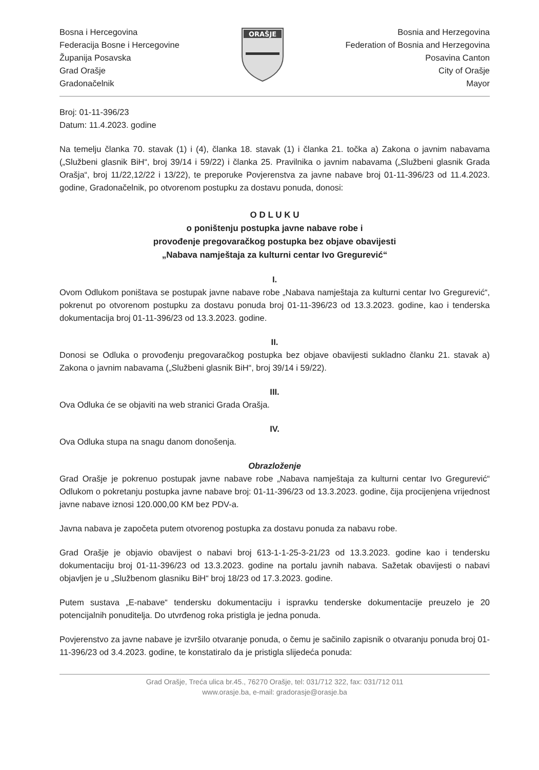Bosna i Hercegovina
Federacija Bosne i Hercegovine
Županija Posavska
Grad Orašje
Gradonačelnik
ORAŠJE
Bosnia and Herzegovina
Federation of Bosnia and Herzegovina
Posavina Canton
City of Orašje
Mayor
Broj: 01-11-396/23
Datum: 11.4.2023. godine
Na temelju članka 70. stavak (1) i (4), članka 18. stavak (1) i članka 21. točka a) Zakona o javnim nabavama („Službeni glasnik BiH“, broj 39/14 i 59/22) i članka 25. Pravilnika o javnim nabavama („Službeni glasnik Grada Orašja“, broj 11/22,12/22 i 13/22), te preporuke Povjerenstva za javne nabave broj 01-11-396/23 od 11.4.2023. godine, Gradonačelnik, po otvorenom postupku za dostavu ponuda, donosi:
O D L U K U
o poništenju postupka javne nabave robe i
provođenje pregovaračkog postupka bez objave obavijesti
„Nabava namještaja za kulturni centar Ivo Gregurević“
I.
Ovom Odlukom poništava se postupak javne nabave robe „Nabava namještaja za kulturni centar Ivo Gregurević“, pokrenut po otvorenom postupku za dostavu ponuda broj 01-11-396/23 od 13.3.2023. godine, kao i tenderska dokumentacija broj 01-11-396/23 od 13.3.2023. godine.
II.
Donosi se Odluka o provođenju pregovaračkog postupka bez objave obavijesti sukladno članku 21. stavak a) Zakona o javnim nabavama („Službeni glasnik BiH“, broj 39/14 i 59/22).
III.
Ova Odluka će se objaviti na web stranici Grada Orašja.
IV.
Ova Odluka stupa na snagu danom donošenja.
Obrazloženje
Grad Orašje je pokrenuo postupak javne nabave robe „Nabava namještaja za kulturni centar Ivo Gregurević“ Odlukom o pokretanju postupka javne nabave broj: 01-11-396/23 od 13.3.2023. godine, čija procijenjena vrijednost javne nabave iznosi 120.000,00 KM bez PDV-a.
Javna nabava je započeta putem otvorenog postupka za dostavu ponuda za nabavu robe.
Grad Orašje je objavio obavijest o nabavi broj 613-1-1-25-3-21/23 od 13.3.2023. godine kao i tendersku dokumentaciju broj 01-11-396/23 od 13.3.2023. godine na portalu javnih nabava. Sažetak obavijesti o nabavi objavljen je u „Službenom glasniku BiH“ broj 18/23 od 17.3.2023. godine.
Putem sustava „E-nabave“ tendersku dokumentaciju i ispravku tenderske dokumentacije preuzelo je 20 potencijalnih ponuditelja. Do utvrđenog roka pristigla je jedna ponuda.
Povjerenstvo za javne nabave je izvršilo otvaranje ponuda, o čemu je sačinilo zapisnik o otvaranju ponuda broj 01-11-396/23 od 3.4.2023. godine, te konstatiralo da je pristigla slijedeća ponuda:
Grad Orašje, Treća ulica br.45., 76270 Orašje, tel: 031/712 322, fax: 031/712 011
www.orasje.ba, e-mail: gradorasje@orasje.ba